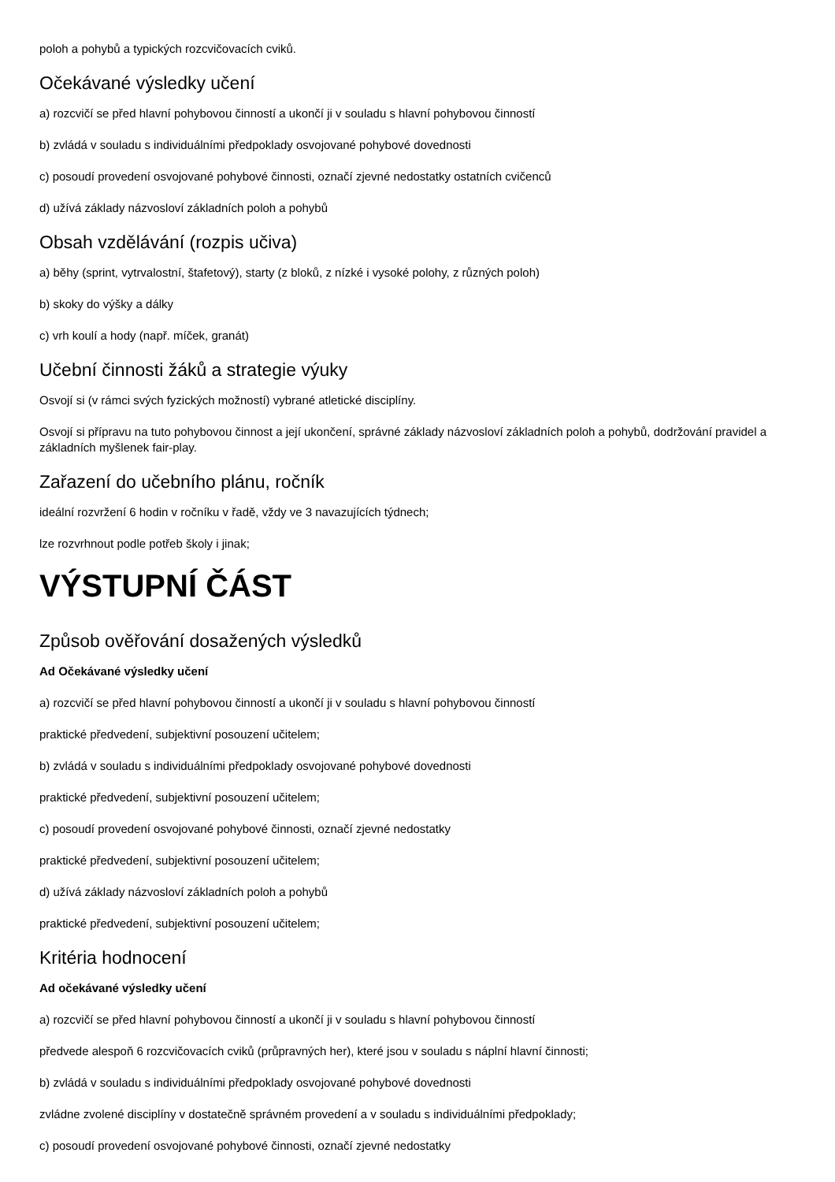poloh a pohybů a typických rozcvičovacích cviků.
Očekávané výsledky učení
a) rozcvičí se před hlavní pohybovou činností a ukončí ji v souladu s hlavní pohybovou činností
b) zvládá v souladu s individuálními předpoklady osvojované pohybové dovednosti
c) posoudí provedení osvojované pohybové činnosti, označí zjevné nedostatky ostatních cvičenců
d) užívá základy názvosloví základních poloh a pohybů
Obsah vzdělávání (rozpis učiva)
a) běhy (sprint, vytrvalostní, štafetový), starty (z bloků, z nízké i vysoké polohy, z různých poloh)
b) skoky do výšky a dálky
c) vrh koulí a hody (např. míček, granát)
Učební činnosti žáků a strategie výuky
Osvojí si (v rámci svých fyzických možností) vybrané atletické disciplíny.
Osvojí si přípravu na tuto pohybovou činnost a její ukončení, správné základy názvosloví základních poloh a pohybů, dodržování pravidel a základních myšlenek fair-play.
Zařazení do učebního plánu, ročník
ideální rozvržení 6 hodin v ročníku v řadě, vždy ve 3 navazujících týdnech;
lze rozvrhnout podle potřeb školy i jinak;
VÝSTUPNÍ ČÁST
Způsob ověřování dosažených výsledků
Ad Očekávané výsledky učení
a) rozcvičí se před hlavní pohybovou činností a ukončí ji v souladu s hlavní pohybovou činností
praktické předvedení, subjektivní posouzení učitelem;
b) zvládá v souladu s individuálními předpoklady osvojované pohybové dovednosti
praktické předvedení, subjektivní posouzení učitelem;
c) posoudí provedení osvojované pohybové činnosti, označí zjevné nedostatky
praktické předvedení, subjektivní posouzení učitelem;
d) užívá základy názvosloví základních poloh a pohybů
praktické předvedení, subjektivní posouzení učitelem;
Kritéria hodnocení
Ad očekávané výsledky učení
a) rozcvičí se před hlavní pohybovou činností a ukončí ji v souladu s hlavní pohybovou činností
předvede alespoň 6 rozcvičovacích cviků (průpravných her), které jsou v souladu s náplní hlavní činnosti;
b) zvládá v souladu s individuálními předpoklady osvojované pohybové dovednosti
zvládne zvolené disciplíny v dostatečně správném provedení a v souladu s individuálními předpoklady;
c) posoudí provedení osvojované pohybové činnosti, označí zjevné nedostatky